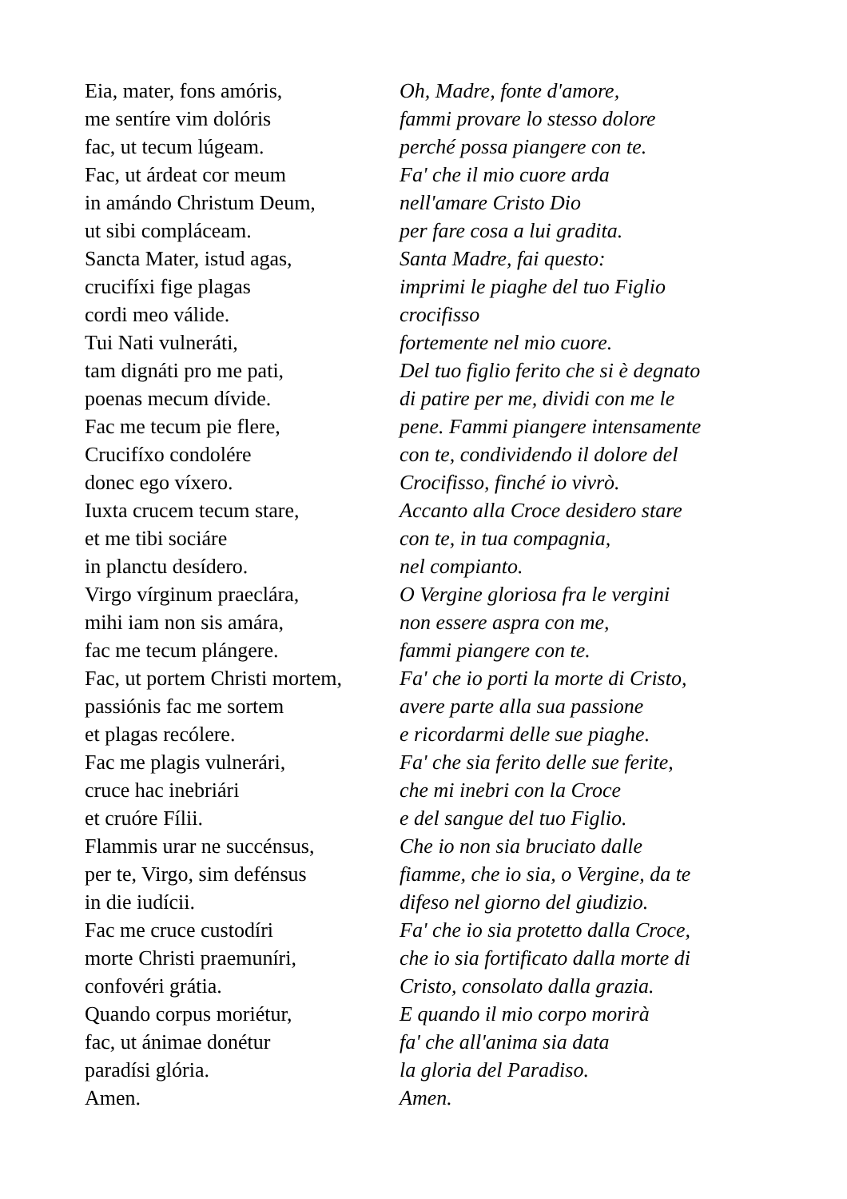Eia, mater, fons amóris,
me sentíre vim dolóris
fac, ut tecum lúgeam.
Fac, ut árdeat cor meum
in amándo Christum Deum,
ut sibi compláceam.
Sancta Mater, istud agas,
crucifíxi fige plagas
cordi meo válide.
Tui Nati vulneráti,
tam dignáti pro me pati,
poenas mecum dívide.
Fac me tecum pie flere,
Crucifíxo condolére
donec ego víxero.
Iuxta crucem tecum stare,
et me tibi sociáre
in planctu desídero.
Virgo vírginum praeclára,
mihi iam non sis amára,
fac me tecum plángere.
Fac, ut portem Christi mortem,
passiónis fac me sortem
et plagas recólere.
Fac me plagis vulnerári,
cruce hac inebriári
et cruóre Fílii.
Flammis urar ne succénsus,
per te, Virgo, sim defénsus
in die iudícii.
Fac me cruce custodíri
morte Christi praemuníri,
confovéri grátia.
Quando corpus moriétur,
fac, ut ánimae donétur
paradísi glória.
Amen.
Oh, Madre, fonte d'amore,
fammi provare lo stesso dolore
perché possa piangere con te.
Fa' che il mio cuore arda
nell'amare Cristo Dio
per fare cosa a lui gradita.
Santa Madre, fai questo:
imprimi le piaghe del tuo Figlio
crocifisso
fortemente nel mio cuore.
Del tuo figlio ferito che si è degnato
di patire per me, dividi con me le
pene. Fammi piangere intensamente
con te, condividendo il dolore del
Crocifisso, finché io vivrò.
Accanto alla Croce desidero stare
con te, in tua compagnia,
nel compianto.
O Vergine gloriosa fra le vergini
non essere aspra con me,
fammi piangere con te.
Fa' che io porti la morte di Cristo,
avere parte alla sua passione
e ricordarmi delle sue piaghe.
Fa' che sia ferito delle sue ferite,
che mi inebri con la Croce
e del sangue del tuo Figlio.
Che io non sia bruciato dalle
fiamme, che io sia, o Vergine, da te
difeso nel giorno del giudizio.
Fa' che io sia protetto dalla Croce,
che io sia fortificato dalla morte di
Cristo, consolato dalla grazia.
E quando il mio corpo morirà
fa' che all'anima sia data
la gloria del Paradiso.
Amen.